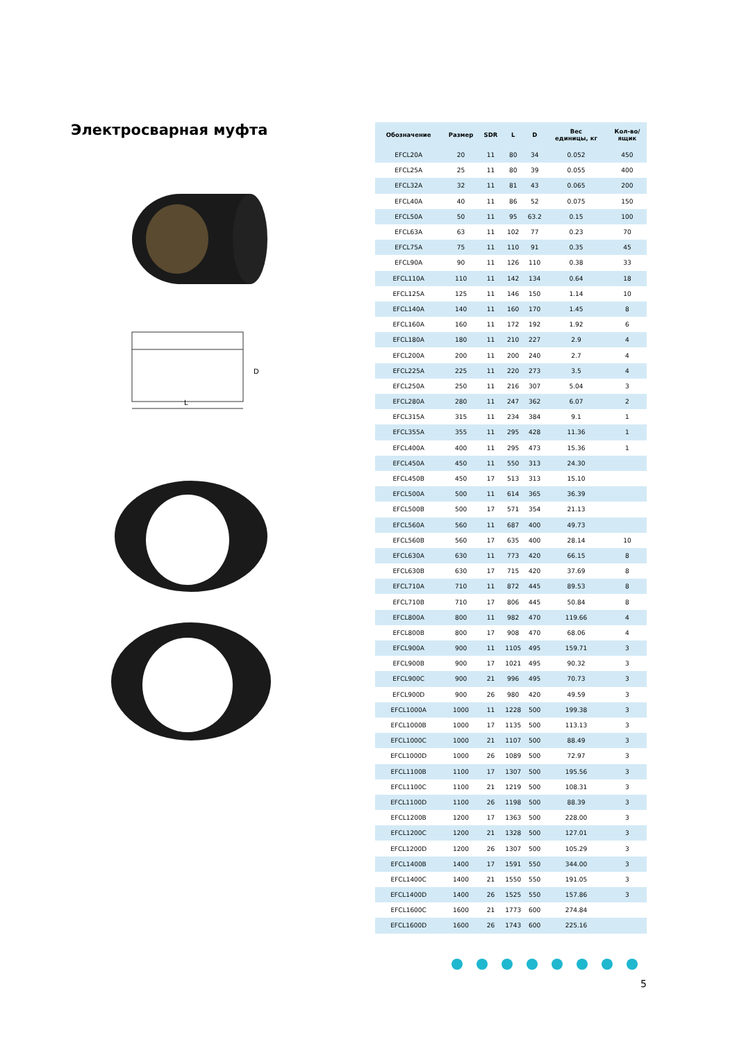Электросварная муфта
L
D
| Обозначение | Размер | SDR | L | D | Вес единицы, кг | Кол-во/ ящик |
| --- | --- | --- | --- | --- | --- | --- |
| EFCL20A | 20 | 11 | 80 | 34 | 0.052 | 450 |
| EFCL25A | 25 | 11 | 80 | 39 | 0.055 | 400 |
| EFCL32A | 32 | 11 | 81 | 43 | 0.065 | 200 |
| EFCL40A | 40 | 11 | 86 | 52 | 0.075 | 150 |
| EFCL50A | 50 | 11 | 95 | 63.2 | 0.15 | 100 |
| EFCL63A | 63 | 11 | 102 | 77 | 0.23 | 70 |
| EFCL75A | 75 | 11 | 110 | 91 | 0.35 | 45 |
| EFCL90A | 90 | 11 | 126 | 110 | 0.38 | 33 |
| EFCL110A | 110 | 11 | 142 | 134 | 0.64 | 18 |
| EFCL125A | 125 | 11 | 146 | 150 | 1.14 | 10 |
| EFCL140A | 140 | 11 | 160 | 170 | 1.45 | 8 |
| EFCL160A | 160 | 11 | 172 | 192 | 1.92 | 6 |
| EFCL180A | 180 | 11 | 210 | 227 | 2.9 | 4 |
| EFCL200A | 200 | 11 | 200 | 240 | 2.7 | 4 |
| EFCL225A | 225 | 11 | 220 | 273 | 3.5 | 4 |
| EFCL250A | 250 | 11 | 216 | 307 | 5.04 | 3 |
| EFCL280A | 280 | 11 | 247 | 362 | 6.07 | 2 |
| EFCL315A | 315 | 11 | 234 | 384 | 9.1 | 1 |
| EFCL355A | 355 | 11 | 295 | 428 | 11.36 | 1 |
| EFCL400A | 400 | 11 | 295 | 473 | 15.36 | 1 |
| EFCL450A | 450 | 11 | 550 | 313 | 24.30 | |
| EFCL450B | 450 | 17 | 513 | 313 | 15.10 | |
| EFCL500A | 500 | 11 | 614 | 365 | 36.39 | |
| EFCL500B | 500 | 17 | 571 | 354 | 21.13 | |
| EFCL560A | 560 | 11 | 687 | 400 | 49.73 | |
| EFCL560B | 560 | 17 | 635 | 400 | 28.14 | 10 |
| EFCL630A | 630 | 11 | 773 | 420 | 66.15 | 8 |
| EFCL630B | 630 | 17 | 715 | 420 | 37.69 | 8 |
| EFCL710A | 710 | 11 | 872 | 445 | 89.53 | 8 |
| EFCL710B | 710 | 17 | 806 | 445 | 50.84 | 8 |
| EFCL800A | 800 | 11 | 982 | 470 | 119.66 | 4 |
| EFCL800B | 800 | 17 | 908 | 470 | 68.06 | 4 |
| EFCL900A | 900 | 11 | 1105 | 495 | 159.71 | 3 |
| EFCL900B | 900 | 17 | 1021 | 495 | 90.32 | 3 |
| EFCL900C | 900 | 21 | 996 | 495 | 70.73 | 3 |
| EFCL900D | 900 | 26 | 980 | 420 | 49.59 | 3 |
| EFCL1000A | 1000 | 11 | 1228 | 500 | 199.38 | 3 |
| EFCL1000B | 1000 | 17 | 1135 | 500 | 113.13 | 3 |
| EFCL1000C | 1000 | 21 | 1107 | 500 | 88.49 | 3 |
| EFCL1000D | 1000 | 26 | 1089 | 500 | 72.97 | 3 |
| EFCL1100B | 1100 | 17 | 1307 | 500 | 195.56 | 3 |
| EFCL1100C | 1100 | 21 | 1219 | 500 | 108.31 | 3 |
| EFCL1100D | 1100 | 26 | 1198 | 500 | 88.39 | 3 |
| EFCL1200B | 1200 | 17 | 1363 | 500 | 228.00 | 3 |
| EFCL1200C | 1200 | 21 | 1328 | 500 | 127.01 | 3 |
| EFCL1200D | 1200 | 26 | 1307 | 500 | 105.29 | 3 |
| EFCL1400B | 1400 | 17 | 1591 | 550 | 344.00 | 3 |
| EFCL1400C | 1400 | 21 | 1550 | 550 | 191.05 | 3 |
| EFCL1400D | 1400 | 26 | 1525 | 550 | 157.86 | 3 |
| EFCL1600C | 1600 | 21 | 1773 | 600 | 274.84 | |
| EFCL1600D | 1600 | 26 | 1743 | 600 | 225.16 | |
5